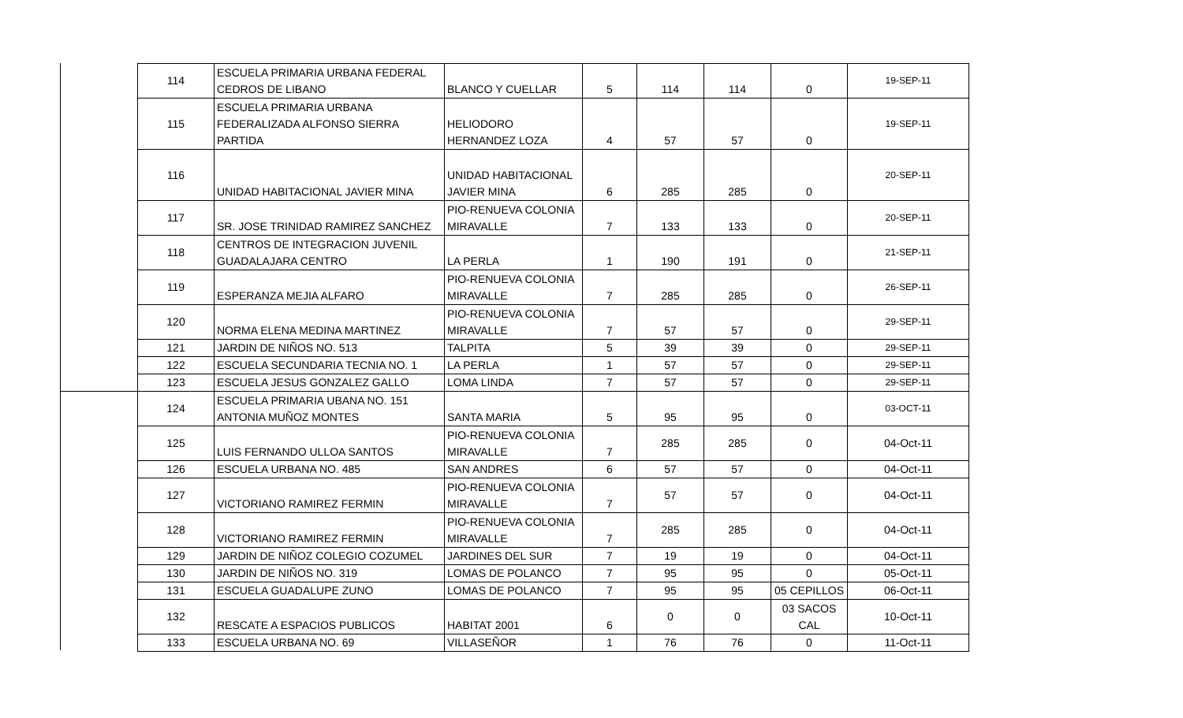| 114 | ESCUELA PRIMARIA URBANA FEDERAL CEDROS DE LIBANO | BLANCO Y CUELLAR | 5 | 114 | 114 | 0 | 19-SEP-11 |
| 115 | ESCUELA PRIMARIA URBANA FEDERALIZADA ALFONSO SIERRA PARTIDA | HELIODORO HERNANDEZ LOZA | 4 | 57 | 57 | 0 | 19-SEP-11 |
| 116 | UNIDAD HABITACIONAL JAVIER MINA | UNIDAD HABITACIONAL JAVIER MINA | 6 | 285 | 285 | 0 | 20-SEP-11 |
| 117 | SR. JOSE TRINIDAD RAMIREZ SANCHEZ | PIO-RENUEVA COLONIA MIRAVALLE | 7 | 133 | 133 | 0 | 20-SEP-11 |
| 118 | CENTROS DE INTEGRACION JUVENIL GUADALAJARA CENTRO | LA PERLA | 1 | 190 | 191 | 0 | 21-SEP-11 |
| 119 | ESPERANZA MEJIA ALFARO | PIO-RENUEVA COLONIA MIRAVALLE | 7 | 285 | 285 | 0 | 26-SEP-11 |
| 120 | NORMA ELENA MEDINA MARTINEZ | PIO-RENUEVA COLONIA MIRAVALLE | 7 | 57 | 57 | 0 | 29-SEP-11 |
| 121 | JARDIN DE NIÑOS NO. 513 | TALPITA | 5 | 39 | 39 | 0 | 29-SEP-11 |
| 122 | ESCUELA SECUNDARIA TECNIA NO. 1 | LA PERLA | 1 | 57 | 57 | 0 | 29-SEP-11 |
| 123 | ESCUELA JESUS GONZALEZ GALLO | LOMA LINDA | 7 | 57 | 57 | 0 | 29-SEP-11 |
| 124 | ESCUELA PRIMARIA UBANA NO. 151 ANTONIA MUÑOZ MONTES | SANTA MARIA | 5 | 95 | 95 | 0 | 03-OCT-11 |
| 125 | LUIS FERNANDO ULLOA SANTOS | PIO-RENUEVA COLONIA MIRAVALLE | 7 | 285 | 285 | 0 | 04-Oct-11 |
| 126 | ESCUELA URBANA NO. 485 | SAN ANDRES | 6 | 57 | 57 | 0 | 04-Oct-11 |
| 127 | VICTORIANO RAMIREZ FERMIN | PIO-RENUEVA COLONIA MIRAVALLE | 7 | 57 | 57 | 0 | 04-Oct-11 |
| 128 | VICTORIANO RAMIREZ FERMIN | PIO-RENUEVA COLONIA MIRAVALLE | 7 | 285 | 285 | 0 | 04-Oct-11 |
| 129 | JARDIN DE NIÑOZ COLEGIO COZUMEL | JARDINES DEL SUR | 7 | 19 | 19 | 0 | 04-Oct-11 |
| 130 | JARDIN DE NIÑOS NO. 319 | LOMAS DE POLANCO | 7 | 95 | 95 | 0 | 05-Oct-11 |
| 131 | ESCUELA GUADALUPE ZUNO | LOMAS DE POLANCO | 7 | 95 | 95 | 05 CEPILLOS | 06-Oct-11 |
| 132 | RESCATE A ESPACIOS PUBLICOS | HABITAT 2001 | 6 | 0 | 0 | 03 SACOS CAL | 10-Oct-11 |
| 133 | ESCUELA URBANA NO. 69 | VILLASEÑOR | 1 | 76 | 76 | 0 | 11-Oct-11 |